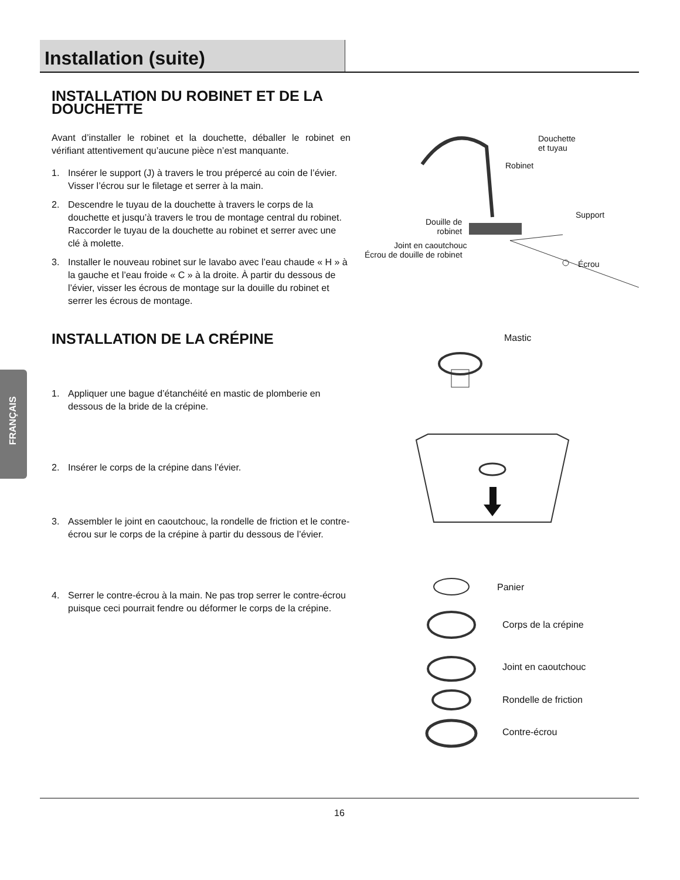Installation (suite)
FRANÇAIS
INSTALLATION DU ROBINET ET DE LA DOUCHETTE
Avant d’installer le robinet et la douchette, déballer le robinet en vérifiant attentivement qu’aucune pièce n’est manquante.
1. Insérer le support (J) à travers le trou prépercé au coin de l’évier. Visser l’écrou sur le filetage et serrer à la main.
2. Descendre le tuyau de la douchette à travers le corps de la douchette et jusqu’à travers le trou de montage central du robinet. Raccorder le tuyau de la douchette au robinet et serrer avec une clé à molette.
3. Installer le nouveau robinet sur le lavabo avec l’eau chaude « H » à la gauche et l’eau froide « C » à la droite. À partir du dessous de l’évier, visser les écrous de montage sur la douille du robinet et serrer les écrous de montage.
INSTALLATION DE LA CRÉPINE
1. Appliquer une bague d’étanchéité en mastic de plomberie en dessous de la bride de la crépine.
2. Insérer le corps de la crépine dans l’évier.
3. Assembler le joint en caoutchouc, la rondelle de friction et le contre-écrou sur le corps de la crépine à partir du dessous de l’évier.
4. Serrer le contre-écrou à la main. Ne pas trop serrer le contre-écrou puisque ceci pourrait fendre ou déformer le corps de la crépine.
Douchette
et tuyau
Robinet
Support
Douille de
robinet
Joint en caoutchouc
Écrou de douille de robinet
Écrou
Mastic
Panier
Corps de la crépine
Joint en caoutchouc
Rondelle de friction
Contre-écrou
16